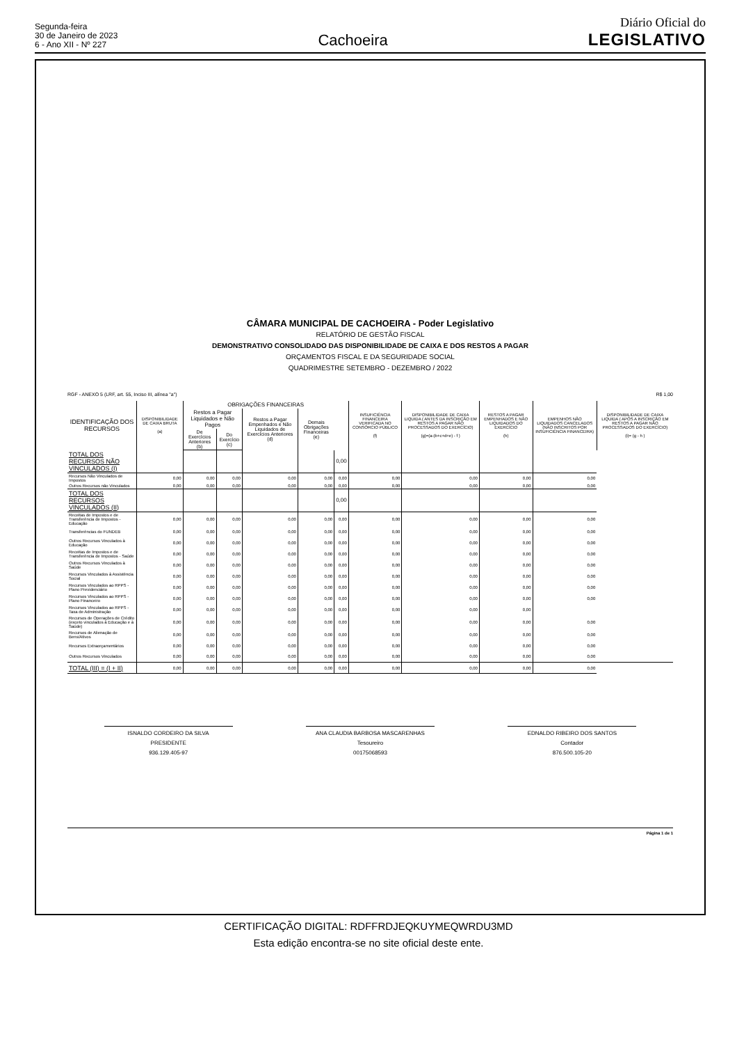Segunda-feira
30 de Janeiro de 2023
6 - Ano XII - Nº 227
Cachoeira
Diário Oficial do
LEGISLATIVO
CÂMARA MUNICIPAL DE CACHOEIRA - Poder Legislativo
RELATÓRIO DE GESTÃO FISCAL
DEMONSTRATIVO CONSOLIDADO DAS DISPONIBILIDADE DE CAIXA E DOS RESTOS A PAGAR
ORÇAMENTOS FISCAL E DA SEGURIDADE SOCIAL
QUADRIMESTRE SETEMBRO - DEZEMBRO / 2022
RGF - ANEXO 5 (LRF, art. 55, Inciso III, alínea "a") R$ 1,00
| IDENTIFICAÇÃO DOS RECURSOS | DISPONIBILIDADE DE CAIXA BRUTA (a) | OBRIGAÇÕES FINANCEIRAS | | | | | INSUFICIÊNCIA FINANCEIRA VERIFICADA NO CONSÓRCIO PÚBLICO (f) | DISPONIBILIDADE DE CAIXA LIQUIDA ( ANTES DA INSCRIÇÃO EM RESTOS A PAGAR NÃO PROCESSADOS DO EXERCÍCIO) (g)=(a-(b+c+d+e) - f ) | RESTOS A PAGAR EMPENHADOS E NÃO LIQUIDADOS DO EXERCÍCIO (h) | EMPENHOS NÃO LIQUIDADOS CANCELADOS (NÃO INSCRITOS POR INSUFICIÊNCIA FINANCEIRA) | DISPONIBILIDADE DE CAIXA LIQUIDA ( APÓS A INSCRIÇÃO EM RESTOS A PAGAR NÃO PROCESSADOS DO EXERCÍCIO) (i)= (g - h ) |
| --- | --- | --- | --- | --- | --- | --- | --- | --- | --- | --- | --- |
| | | Restos a Pagar Liquidados e Não Pagos | | Restos a Pagar Empenhados e Não Liquidados de Exercícios Anteriores (d) | Demais Obrigações Financeiras (e) | | | | | | |
| | | De Exercícios Anteriores (b) | Do Exercício (c) | | | | | | | | |
| TOTAL DOS RECURSOS NÃO VINCULADOS (I) | | | | | | 0,00 | | | | | |
| Recursos Não Vinculados de Impostos | 0,00 | 0,00 | 0,00 | 0,00 | 0,00 | 0,00 | 0,00 | 0,00 | 0,00 | 0,00 | |
| Outros Recursos não Vinculados | 0,00 | 0,00 | 0,00 | 0,00 | 0,00 | 0,00 | 0,00 | 0,00 | 0,00 | 0,00 | |
| TOTAL DOS RECURSOS VINCULADOS (II) | | | | | | 0,00 | | | | | |
| Receitas de Impostos e de Transferência de Impostos - Educação | 0,00 | 0,00 | 0,00 | 0,00 | 0,00 | 0,00 | 0,00 | 0,00 | 0,00 | 0,00 | |
| Transferências do FUNDEB | 0,00 | 0,00 | 0,00 | 0,00 | 0,00 | 0,00 | 0,00 | 0,00 | 0,00 | 0,00 | |
| Outros Recursos Vinculados à Educação | 0,00 | 0,00 | 0,00 | 0,00 | 0,00 | 0,00 | 0,00 | 0,00 | 0,00 | 0,00 | |
| Receitas de Impostos e de Transferência de Impostos - Saúde | 0,00 | 0,00 | 0,00 | 0,00 | 0,00 | 0,00 | 0,00 | 0,00 | 0,00 | 0,00 | |
| Outros Recursos Vinculados à Saúde | 0,00 | 0,00 | 0,00 | 0,00 | 0,00 | 0,00 | 0,00 | 0,00 | 0,00 | 0,00 | |
| Recursos Vinculados à Assistência Social | 0,00 | 0,00 | 0,00 | 0,00 | 0,00 | 0,00 | 0,00 | 0,00 | 0,00 | 0,00 | |
| Recursos Vinculados ao RPPS - Plano Previdenciário | 0,00 | 0,00 | 0,00 | 0,00 | 0,00 | 0,00 | 0,00 | 0,00 | 0,00 | 0,00 | |
| Recursos Vinculados ao RPPS - Plano Financeiro | 0,00 | 0,00 | 0,00 | 0,00 | 0,00 | 0,00 | 0,00 | 0,00 | 0,00 | 0,00 | |
| Recursos Vinculados ao RPPS - Taxa de Administração | 0,00 | 0,00 | 0,00 | 0,00 | 0,00 | 0,00 | 0,00 | 0,00 | 0,00 | | |
| Recursos de Operações de Crédito (exceto vinculados à Educação e à Saúde) | 0,00 | 0,00 | 0,00 | 0,00 | 0,00 | 0,00 | 0,00 | 0,00 | 0,00 | 0,00 | |
| Recursos de Alienação de Bens/Ativos | 0,00 | 0,00 | 0,00 | 0,00 | 0,00 | 0,00 | 0,00 | 0,00 | 0,00 | 0,00 | |
| Recursos Extraorçamentários | 0,00 | 0,00 | 0,00 | 0,00 | 0,00 | 0,00 | 0,00 | 0,00 | 0,00 | 0,00 | |
| Outros Recursos Vinculados | 0,00 | 0,00 | 0,00 | 0,00 | 0,00 | 0,00 | 0,00 | 0,00 | 0,00 | 0,00 | |
| TOTAL (III) = (I + II) | 0,00 | 0,00 | 0,00 | 0,00 | 0,00 | 0,00 | 0,00 | 0,00 | 0,00 | 0,00 | |
ISNALDO CORDEIRO DA SILVA
PRESIDENTE
936.129.405-97
ANA CLAUDIA BARBOSA MASCARENHAS
Tesoureiro
00175068593
EDNALDO RIBEIRO DOS SANTOS
Contador
876.500.105-20
Página 1 de 1
CERTIFICAÇÃO DIGITAL: RDFFRDJEQKUYMEQWRDU3MD
Esta edição encontra-se no site oficial deste ente.